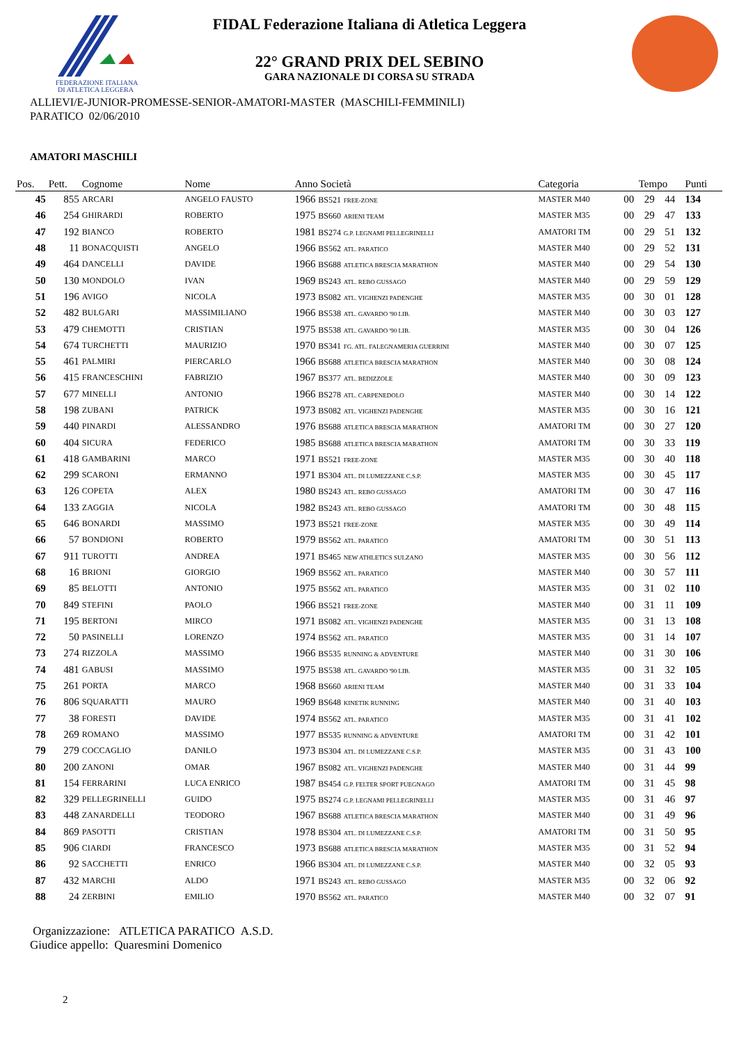FEDERAZIONE ITALIANA
DI ATLETICA LEGGERA
FIDAL Federazione Italiana di Atletica Leggera
22° GRAND PRIX DEL SEBINO
GARA NAZIONALE DI CORSA SU STRADA
ALLIEVI/E-JUNIOR-PROMESSE-SENIOR-AMATORI-MASTER (MASCHILI-FEMMINILI)
PARATICO 02/06/2010
AMATORI MASCHILI
| Pos. | Pett. | Cognome | Nome | Anno Società | Categoria | Tempo | | | Punti |
| --- | --- | --- | --- | --- | --- | --- | --- | --- | --- |
| 45 | 855 | ARCARI | ANGELO FAUSTO | 1966 BS521 FREE-ZONE | MASTER M40 | 00 | 29 | 44 | 134 |
| 46 | 254 | GHIRARDI | ROBERTO | 1975 BS660 ARIENI TEAM | MASTER M35 | 00 | 29 | 47 | 133 |
| 47 | 192 | BIANCO | ROBERTO | 1981 BS274 G.P. LEGNAMI PELLEGRINELLI | AMATORI TM | 00 | 29 | 51 | 132 |
| 48 | 11 | BONACQUISTI | ANGELO | 1966 BS562 ATL. PARATICO | MASTER M40 | 00 | 29 | 52 | 131 |
| 49 | 464 | DANCELLI | DAVIDE | 1966 BS688 ATLETICA BRESCIA MARATHON | MASTER M40 | 00 | 29 | 54 | 130 |
| 50 | 130 | MONDOLO | IVAN | 1969 BS243 ATL. REBO GUSSAGO | MASTER M40 | 00 | 29 | 59 | 129 |
| 51 | 196 | AVIGO | NICOLA | 1973 BS082 ATL. VIGHENZI PADENGHE | MASTER M35 | 00 | 30 | 01 | 128 |
| 52 | 482 | BULGARI | MASSIMILIANO | 1966 BS538 ATL. GAVARDO '90 LIB. | MASTER M40 | 00 | 30 | 03 | 127 |
| 53 | 479 | CHEMOTTI | CRISTIAN | 1975 BS538 ATL. GAVARDO '90 LIB. | MASTER M35 | 00 | 30 | 04 | 126 |
| 54 | 674 | TURCHETTI | MAURIZIO | 1970 BS341 FG. ATL. FALEGNAMERIA GUERRINI | MASTER M40 | 00 | 30 | 07 | 125 |
| 55 | 461 | PALMIRI | PIERCARLO | 1966 BS688 ATLETICA BRESCIA MARATHON | MASTER M40 | 00 | 30 | 08 | 124 |
| 56 | 415 | FRANCESCHINI | FABRIZIO | 1967 BS377 ATL. BEDIZZOLE | MASTER M40 | 00 | 30 | 09 | 123 |
| 57 | 677 | MINELLI | ANTONIO | 1966 BS278 ATL. CARPENEDOLO | MASTER M40 | 00 | 30 | 14 | 122 |
| 58 | 198 | ZUBANI | PATRICK | 1973 BS082 ATL. VIGHENZI PADENGHE | MASTER M35 | 00 | 30 | 16 | 121 |
| 59 | 440 | PINARDI | ALESSANDRO | 1976 BS688 ATLETICA BRESCIA MARATHON | AMATORI TM | 00 | 30 | 27 | 120 |
| 60 | 404 | SICURA | FEDERICO | 1985 BS688 ATLETICA BRESCIA MARATHON | AMATORI TM | 00 | 30 | 33 | 119 |
| 61 | 418 | GAMBARINI | MARCO | 1971 BS521 FREE-ZONE | MASTER M35 | 00 | 30 | 40 | 118 |
| 62 | 299 | SCARONI | ERMANNO | 1971 BS304 ATL. DI LUMEZZANE C.S.P. | MASTER M35 | 00 | 30 | 45 | 117 |
| 63 | 126 | COPETA | ALEX | 1980 BS243 ATL. REBO GUSSAGO | AMATORI TM | 00 | 30 | 47 | 116 |
| 64 | 133 | ZAGGIA | NICOLA | 1982 BS243 ATL. REBO GUSSAGO | AMATORI TM | 00 | 30 | 48 | 115 |
| 65 | 646 | BONARDI | MASSIMO | 1973 BS521 FREE-ZONE | MASTER M35 | 00 | 30 | 49 | 114 |
| 66 | 57 | BONDIONI | ROBERTO | 1979 BS562 ATL. PARATICO | AMATORI TM | 00 | 30 | 51 | 113 |
| 67 | 911 | TUROTTI | ANDREA | 1971 BS465 NEW ATHLETICS SULZANO | MASTER M35 | 00 | 30 | 56 | 112 |
| 68 | 16 | BRIONI | GIORGIO | 1969 BS562 ATL. PARATICO | MASTER M40 | 00 | 30 | 57 | 111 |
| 69 | 85 | BELOTTI | ANTONIO | 1975 BS562 ATL. PARATICO | MASTER M35 | 00 | 31 | 02 | 110 |
| 70 | 849 | STEFINI | PAOLO | 1966 BS521 FREE-ZONE | MASTER M40 | 00 | 31 | 11 | 109 |
| 71 | 195 | BERTONI | MIRCO | 1971 BS082 ATL. VIGHENZI PADENGHE | MASTER M35 | 00 | 31 | 13 | 108 |
| 72 | 50 | PASINELLI | LORENZO | 1974 BS562 ATL. PARATICO | MASTER M35 | 00 | 31 | 14 | 107 |
| 73 | 274 | RIZZOLA | MASSIMO | 1966 BS535 RUNNING & ADVENTURE | MASTER M40 | 00 | 31 | 30 | 106 |
| 74 | 481 | GABUSI | MASSIMO | 1975 BS538 ATL. GAVARDO '90 LIB. | MASTER M35 | 00 | 31 | 32 | 105 |
| 75 | 261 | PORTA | MARCO | 1968 BS660 ARIENI TEAM | MASTER M40 | 00 | 31 | 33 | 104 |
| 76 | 806 | SQUARATTI | MAURO | 1969 BS648 KINETIK RUNNING | MASTER M40 | 00 | 31 | 40 | 103 |
| 77 | 38 | FORESTI | DAVIDE | 1974 BS562 ATL. PARATICO | MASTER M35 | 00 | 31 | 41 | 102 |
| 78 | 269 | ROMANO | MASSIMO | 1977 BS535 RUNNING & ADVENTURE | AMATORI TM | 00 | 31 | 42 | 101 |
| 79 | 279 | COCCAGLIO | DANILO | 1973 BS304 ATL. DI LUMEZZANE C.S.P. | MASTER M35 | 00 | 31 | 43 | 100 |
| 80 | 200 | ZANONI | OMAR | 1967 BS082 ATL. VIGHENZI PADENGHE | MASTER M40 | 00 | 31 | 44 | 99 |
| 81 | 154 | FERRARINI | LUCA ENRICO | 1987 BS454 G.P. FELTER SPORT PUEGNAGO | AMATORI TM | 00 | 31 | 45 | 98 |
| 82 | 329 | PELLEGRINELLI | GUIDO | 1975 BS274 G.P. LEGNAMI PELLEGRINELLI | MASTER M35 | 00 | 31 | 46 | 97 |
| 83 | 448 | ZANARDELLI | TEODORO | 1967 BS688 ATLETICA BRESCIA MARATHON | MASTER M40 | 00 | 31 | 49 | 96 |
| 84 | 869 | PASOTTI | CRISTIAN | 1978 BS304 ATL. DI LUMEZZANE C.S.P. | AMATORI TM | 00 | 31 | 50 | 95 |
| 85 | 906 | CIARDI | FRANCESCO | 1973 BS688 ATLETICA BRESCIA MARATHON | MASTER M35 | 00 | 31 | 52 | 94 |
| 86 | 92 | SACCHETTI | ENRICO | 1966 BS304 ATL. DI LUMEZZANE C.S.P. | MASTER M40 | 00 | 32 | 05 | 93 |
| 87 | 432 | MARCHI | ALDO | 1971 BS243 ATL. REBO GUSSAGO | MASTER M35 | 00 | 32 | 06 | 92 |
| 88 | 24 | ZERBINI | EMILIO | 1970 BS562 ATL. PARATICO | MASTER M40 | 00 | 32 | 07 | 91 |
Organizzazione: ATLETICA PARATICO A.S.D.
Giudice appello: Quaresmini Domenico
2